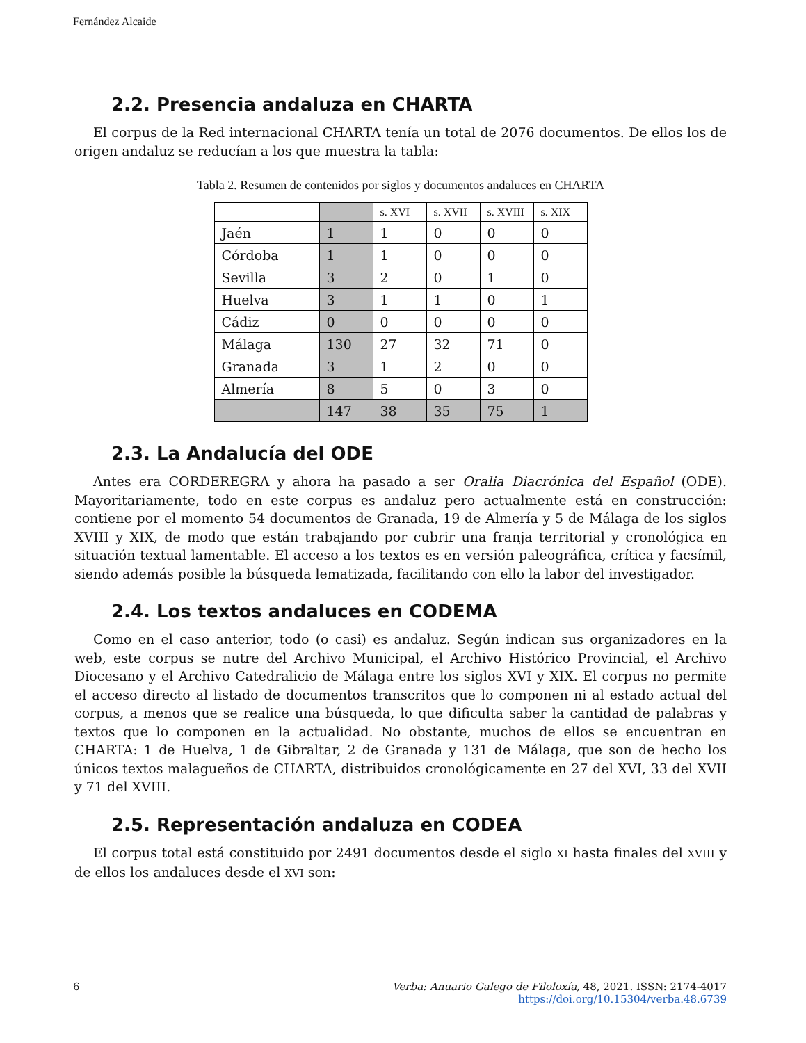Fernández Alcaide
2.2. Presencia andaluza en CHARTA
El corpus de la Red internacional CHARTA tenía un total de 2076 documentos. De ellos los de origen andaluz se reducían a los que muestra la tabla:
Tabla 2. Resumen de contenidos por siglos y documentos andaluces en CHARTA
| | | s. XVI | s. XVII | s. XVIII | s. XIX |
| Jaén | 1 | 1 | 0 | 0 | 0 |
| Córdoba | 1 | 1 | 0 | 0 | 0 |
| Sevilla | 3 | 2 | 0 | 1 | 0 |
| Huelva | 3 | 1 | 1 | 0 | 1 |
| Cádiz | 0 | 0 | 0 | 0 | 0 |
| Málaga | 130 | 27 | 32 | 71 | 0 |
| Granada | 3 | 1 | 2 | 0 | 0 |
| Almería | 8 | 5 | 0 | 3 | 0 |
| | 147 | 38 | 35 | 75 | 1 |
2.3. La Andalucía del ODE
Antes era CORDEREGRA y ahora ha pasado a ser Oralia Diacrónica del Español (ODE). Mayoritariamente, todo en este corpus es andaluz pero actualmente está en construcción: contiene por el momento 54 documentos de Granada, 19 de Almería y 5 de Málaga de los siglos XVIII y XIX, de modo que están trabajando por cubrir una franja territorial y cronológica en situación textual lamentable. El acceso a los textos es en versión paleográfica, crítica y facsímil, siendo además posible la búsqueda lematizada, facilitando con ello la labor del investigador.
2.4. Los textos andaluces en CODEMA
Como en el caso anterior, todo (o casi) es andaluz. Según indican sus organizadores en la web, este corpus se nutre del Archivo Municipal, el Archivo Histórico Provincial, el Archivo Diocesano y el Archivo Catedralicio de Málaga entre los siglos XVI y XIX. El corpus no permite el acceso directo al listado de documentos transcritos que lo componen ni al estado actual del corpus, a menos que se realice una búsqueda, lo que dificulta saber la cantidad de palabras y textos que lo componen en la actualidad. No obstante, muchos de ellos se encuentran en CHARTA: 1 de Huelva, 1 de Gibraltar, 2 de Granada y 131 de Málaga, que son de hecho los únicos textos malagueños de CHARTA, distribuidos cronológicamente en 27 del XVI, 33 del XVII y 71 del XVIII.
2.5. Representación andaluza en CODEA
El corpus total está constituido por 2491 documentos desde el siglo XI hasta finales del XVIII y de ellos los andaluces desde el XVI son:
6
Verba: Anuario Galego de Filoloxía, 48, 2021. ISSN: 2174-4017
https://doi.org/10.15304/verba.48.6739